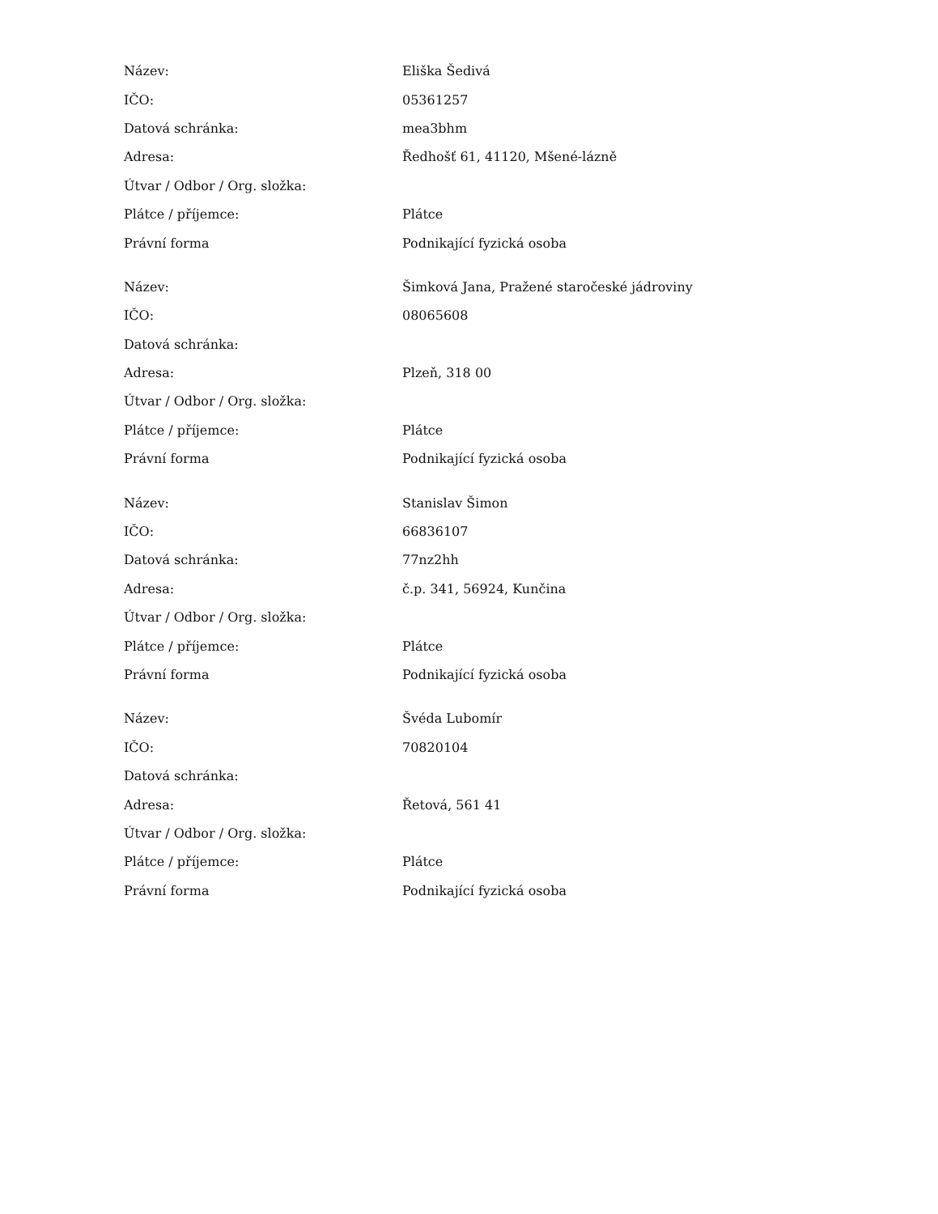| Název: | Eliška Šedivá |
| IČO: | 05361257 |
| Datová schránka: | mea3bhm |
| Adresa: | Ředhošť 61, 41120, Mšené-lázně |
| Útvar / Odbor / Org. složka: | |
| Plátce / příjemce: | Plátce |
| Právní forma | Podnikající fyzická osoba |
| Název: | Šimková Jana, Pražené staročeské jádroviny |
| IČO: | 08065608 |
| Datová schránka: | |
| Adresa: | Plzeň, 318 00 |
| Útvar / Odbor / Org. složka: | |
| Plátce / příjemce: | Plátce |
| Právní forma | Podnikající fyzická osoba |
| Název: | Stanislav Šimon |
| IČO: | 66836107 |
| Datová schránka: | 77nz2hh |
| Adresa: | č.p. 341, 56924, Kunčina |
| Útvar / Odbor / Org. složka: | |
| Plátce / příjemce: | Plátce |
| Právní forma | Podnikající fyzická osoba |
| Název: | Švéda Lubomír |
| IČO: | 70820104 |
| Datová schránka: | |
| Adresa: | Řetová, 561 41 |
| Útvar / Odbor / Org. složka: | |
| Plátce / příjemce: | Plátce |
| Právní forma | Podnikající fyzická osoba |